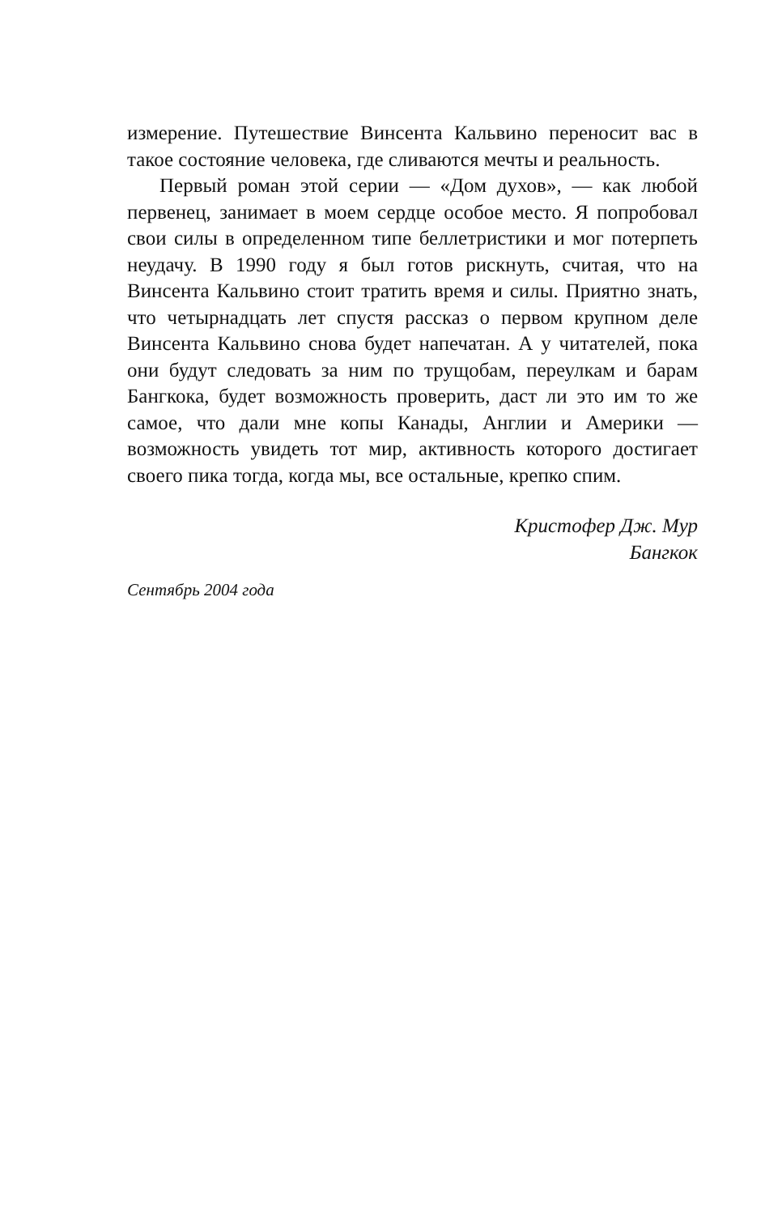измерение. Путешествие Винсента Кальвино переносит вас в такое состояние человека, где сливаются мечты и реальность.
Первый роман этой серии — «Дом духов», — как любой первенец, занимает в моем сердце особое место. Я попробовал свои силы в определенном типе беллетристики и мог потерпеть неудачу. В 1990 году я был готов рискнуть, считая, что на Винсента Кальвино стоит тратить время и силы. Приятно знать, что четырнадцать лет спустя рассказ о первом крупном деле Винсента Кальвино снова будет напечатан. А у читателей, пока они будут следовать за ним по трущобам, переулкам и барам Бангкока, будет возможность проверить, даст ли это им то же самое, что дали мне копы Канады, Англии и Америки — возможность увидеть тот мир, активность которого достигает своего пика тогда, когда мы, все остальные, крепко спим.
Кристофер Дж. Мур
Бангкок
Сентябрь 2004 года